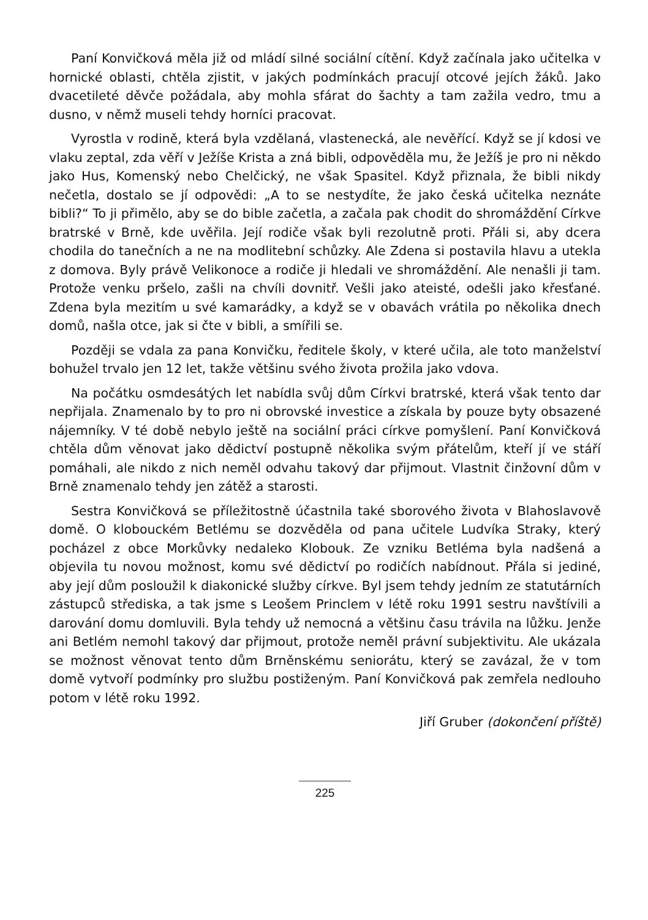Paní Konvičková měla již od mládí silné sociální cítění. Když začínala jako učitelka v hornické oblasti, chtěla zjistit, v jakých podmínkách pracují otcové jejích žáků. Jako dvacetileté děvče požádala, aby mohla sfárat do šachty a tam zažila vedro, tmu a dusno, v němž museli tehdy horníci pracovat.
Vyrostla v rodině, která byla vzdělaná, vlastenecká, ale nevěřící. Když se jí kdosi ve vlaku zeptal, zda věří v Ježíše Krista a zná bibli, odpověděla mu, že Ježíš je pro ni někdo jako Hus, Komenský nebo Chelčický, ne však Spasitel. Když přiznala, že bibli nikdy nečetla, dostalo se jí odpovědi: „A to se nestydíte, že jako česká učitelka neznáte bibli?“ To ji přimělo, aby se do bible začetla, a začala pak chodit do shromáždění Církve bratrské v Brně, kde uvěřila. Její rodiče však byli rezolutně proti. Přáli si, aby dcera chodila do tanečních a ne na modlitební schůzky. Ale Zdena si postavila hlavu a utekla z domova. Byly právě Velikonoce a rodiče ji hledali ve shromáždění. Ale nenašli ji tam. Protože venku pršelo, zašli na chvíli dovnitř. Vešli jako ateisté, odešli jako křesťané. Zdena byla mezitím u své kamarádky, a když se v obavách vrátila po několika dnech domů, našla otce, jak si čte v bibli, a smířili se.
Později se vdala za pana Konvičku, ředitele školy, v které učila, ale toto manželství bohužel trvalo jen 12 let, takže většinu svého života prožila jako vdova.
Na počátku osmdesátých let nabídla svůj dům Církvi bratrské, která však tento dar nepřijala. Znamenalo by to pro ni obrovské investice a získala by pouze byty obsazené nájemníky. V té době nebylo ještě na sociální práci církve pomyšlení. Paní Konvičková chtěla dům věnovat jako dědictví postupně několika svým přátelům, kteří jí ve stáří pomáhali, ale nikdo z nich neměl odvahu takový dar přijmout. Vlastnit činžovní dům v Brně znamenalo tehdy jen zátěž a starosti.
Sestra Konvičková se příležitostně účastnila také sborového života v Blahoslavově domě. O klobouckém Betlému se dozvěděla od pana učitele Ludvíka Straky, který pocházel z obce Morkůvky nedaleko Klobouk. Ze vzniku Betléma byla nadšená a objevila tu novou možnost, komu své dědictví po rodičích nabídnout. Přála si jediné, aby její dům posloužil k diakonické služby církve. Byl jsem tehdy jedním ze statutárních zástupců střediska, a tak jsme s Leošem Princlem v létě roku 1991 sestru navštívili a darování domu domluvili. Byla tehdy už nemocná a většinu času trávila na lůžku. Jenže ani Betlém nemohl takový dar přijmout, protože neměl právní subjektivitu. Ale ukázala se možnost věnovat tento dům Brněnskému seniorátu, který se zavázal, že v tom domě vytvoří podmínky pro službu postiženým. Paní Konvičková pak zemřela nedlouho potom v létě roku 1992.
Jiří Gruber (dokončení příště)
225